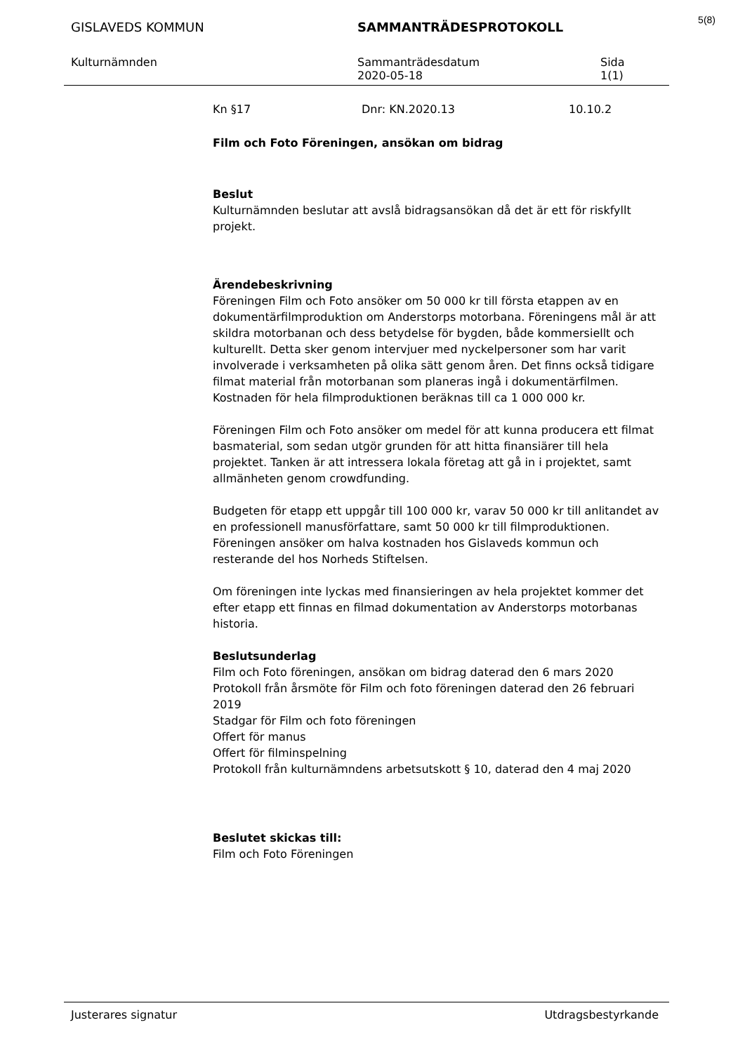5(8)
GISLAVEDS KOMMUN SAMMANTRÄDESPROTOKOLL
Kulturnämnden Sammanträdesdatum
2020-05-18
Sida
1(1)
Kn §17 Dnr: KN.2020.13 10.10.2
Film och Foto Föreningen, ansökan om bidrag
Beslut
Kulturnämnden beslutar att avslå bidragsansökan då det är ett för riskfyllt projekt.
Ärendebeskrivning
Föreningen Film och Foto ansöker om 50 000 kr till första etappen av en dokumentärfilmproduktion om Anderstorps motorbana. Föreningens mål är att skildra motorbanan och dess betydelse för bygden, både kommersiellt och kulturellt. Detta sker genom intervjuer med nyckelpersoner som har varit involverade i verksamheten på olika sätt genom åren. Det finns också tidigare filmat material från motorbanan som planeras ingå i dokumentärfilmen. Kostnaden för hela filmproduktionen beräknas till ca 1 000 000 kr.
Föreningen Film och Foto ansöker om medel för att kunna producera ett filmat basmaterial, som sedan utgör grunden för att hitta finansiärer till hela projektet. Tanken är att intressera lokala företag att gå in i projektet, samt allmänheten genom crowdfunding.
Budgeten för etapp ett uppgår till 100 000 kr, varav 50 000 kr till anlitandet av en professionell manusförfattare, samt 50 000 kr till filmproduktionen. Föreningen ansöker om halva kostnaden hos Gislaveds kommun och resterande del hos Norheds Stiftelsen.
Om föreningen inte lyckas med finansieringen av hela projektet kommer det efter etapp ett finnas en filmad dokumentation av Anderstorps motorbanas historia.
Beslutsunderlag
Film och Foto föreningen, ansökan om bidrag daterad den 6 mars 2020
Protokoll från årsmöte för Film och foto föreningen daterad den 26 februari 2019
Stadgar för Film och foto föreningen
Offert för manus
Offert för filminspelning
Protokoll från kulturnämndens arbetsutskott § 10, daterad den 4 maj 2020
Beslutet skickas till:
Film och Foto Föreningen
Justerares signatur Utdragsbestyrkande